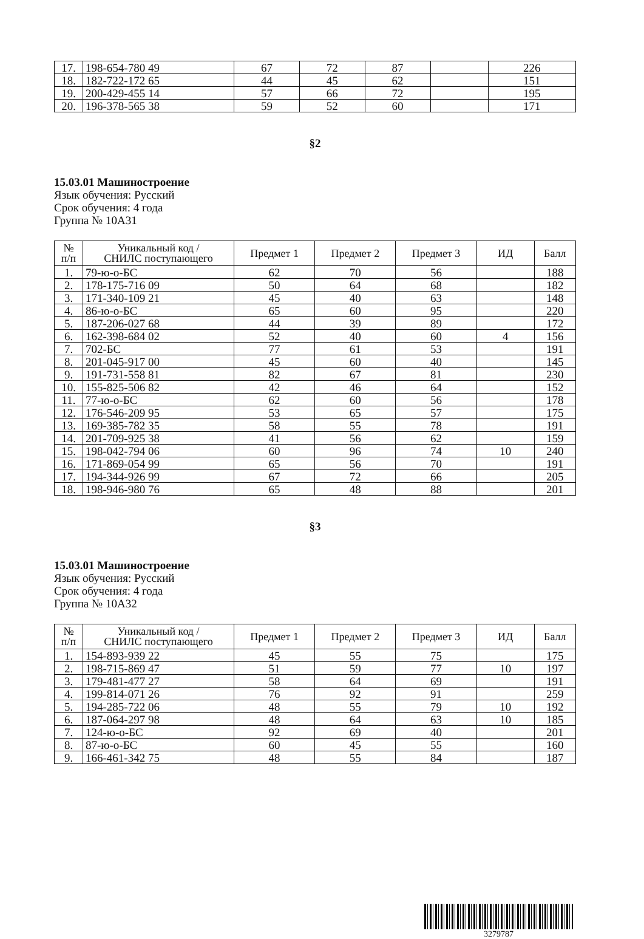| 17. | 198-654-780 49 | 67 | 72 | 87 | | 226 |
| 18. | 182-722-172 65 | 44 | 45 | 62 | | 151 |
| 19. | 200-429-455 14 | 57 | 66 | 72 | | 195 |
| 20. | 196-378-565 38 | 59 | 52 | 60 | | 171 |
§2
15.03.01 Машиностроение
Язык обучения: Русский
Срок обучения: 4 года
Группа № 10А31
| № п/п | Уникальный код / СНИЛС поступающего | Предмет 1 | Предмет 2 | Предмет 3 | ИД | Балл |
| --- | --- | --- | --- | --- | --- | --- |
| 1. | 79-ю-о-БС | 62 | 70 | 56 | | 188 |
| 2. | 178-175-716 09 | 50 | 64 | 68 | | 182 |
| 3. | 171-340-109 21 | 45 | 40 | 63 | | 148 |
| 4. | 86-ю-о-БС | 65 | 60 | 95 | | 220 |
| 5. | 187-206-027 68 | 44 | 39 | 89 | | 172 |
| 6. | 162-398-684 02 | 52 | 40 | 60 | 4 | 156 |
| 7. | 702-БС | 77 | 61 | 53 | | 191 |
| 8. | 201-045-917 00 | 45 | 60 | 40 | | 145 |
| 9. | 191-731-558 81 | 82 | 67 | 81 | | 230 |
| 10. | 155-825-506 82 | 42 | 46 | 64 | | 152 |
| 11. | 77-ю-о-БС | 62 | 60 | 56 | | 178 |
| 12. | 176-546-209 95 | 53 | 65 | 57 | | 175 |
| 13. | 169-385-782 35 | 58 | 55 | 78 | | 191 |
| 14. | 201-709-925 38 | 41 | 56 | 62 | | 159 |
| 15. | 198-042-794 06 | 60 | 96 | 74 | 10 | 240 |
| 16. | 171-869-054 99 | 65 | 56 | 70 | | 191 |
| 17. | 194-344-926 99 | 67 | 72 | 66 | | 205 |
| 18. | 198-946-980 76 | 65 | 48 | 88 | | 201 |
§3
15.03.01 Машиностроение
Язык обучения: Русский
Срок обучения: 4 года
Группа № 10А32
| № п/п | Уникальный код / СНИЛС поступающего | Предмет 1 | Предмет 2 | Предмет 3 | ИД | Балл |
| --- | --- | --- | --- | --- | --- | --- |
| 1. | 154-893-939 22 | 45 | 55 | 75 | | 175 |
| 2. | 198-715-869 47 | 51 | 59 | 77 | 10 | 197 |
| 3. | 179-481-477 27 | 58 | 64 | 69 | | 191 |
| 4. | 199-814-071 26 | 76 | 92 | 91 | | 259 |
| 5. | 194-285-722 06 | 48 | 55 | 79 | 10 | 192 |
| 6. | 187-064-297 98 | 48 | 64 | 63 | 10 | 185 |
| 7. | 124-ю-о-БС | 92 | 69 | 40 | | 201 |
| 8. | 87-ю-о-БС | 60 | 45 | 55 | | 160 |
| 9. | 166-461-342 75 | 48 | 55 | 84 | | 187 |
3279787